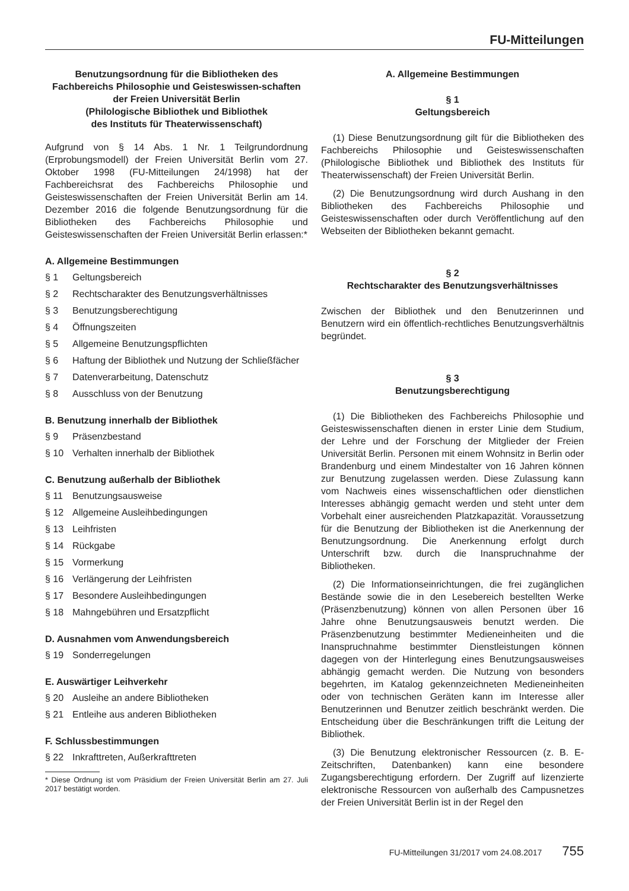FU-Mitteilungen
Benutzungsordnung für die Bibliotheken des Fachbereichs Philosophie und Geisteswissen-schaften der Freien Universität Berlin
(Philologische Bibliothek und Bibliothek
des Instituts für Theaterwissenschaft)
Aufgrund von § 14 Abs. 1 Nr. 1 Teilgrundordnung (Erprobungsmodell) der Freien Universität Berlin vom 27. Oktober 1998 (FU-Mitteilungen 24/1998) hat der Fachbereichsrat des Fachbereichs Philosophie und Geisteswissenschaften der Freien Universität Berlin am 14. Dezember 2016 die folgende Benutzungsordnung für die Bibliotheken des Fachbereichs Philosophie und Geisteswissenschaften der Freien Universität Berlin erlassen:*
A. Allgemeine Bestimmungen
§ 1 Geltungsbereich
§ 2 Rechtscharakter des Benutzungsverhältnisses
§ 3 Benutzungsberechtigung
§ 4 Öffnungszeiten
§ 5 Allgemeine Benutzungspflichten
§ 6 Haftung der Bibliothek und Nutzung der Schließfächer
§ 7 Datenverarbeitung, Datenschutz
§ 8 Ausschluss von der Benutzung
B. Benutzung innerhalb der Bibliothek
§ 9 Präsenzbestand
§ 10 Verhalten innerhalb der Bibliothek
C. Benutzung außerhalb der Bibliothek
§ 11 Benutzungsausweise
§ 12 Allgemeine Ausleihbedingungen
§ 13 Leihfristen
§ 14 Rückgabe
§ 15 Vormerkung
§ 16 Verlängerung der Leihfristen
§ 17 Besondere Ausleihbedingungen
§ 18 Mahngebühren und Ersatzpflicht
D. Ausnahmen vom Anwendungsbereich
§ 19 Sonderregelungen
E. Auswärtiger Leihverkehr
§ 20 Ausleihe an andere Bibliotheken
§ 21 Entleihe aus anderen Bibliotheken
F. Schlussbestimmungen
§ 22 Inkrafttreten, Außerkrafttreten
* Diese Ordnung ist vom Präsidium der Freien Universität Berlin am 27. Juli 2017 bestätigt worden.
A. Allgemeine Bestimmungen
§ 1
Geltungsbereich
(1) Diese Benutzungsordnung gilt für die Bibliotheken des Fachbereichs Philosophie und Geisteswissenschaften (Philologische Bibliothek und Bibliothek des Instituts für Theaterwissenschaft) der Freien Universität Berlin.
(2) Die Benutzungsordnung wird durch Aushang in den Bibliotheken des Fachbereichs Philosophie und Geisteswissenschaften oder durch Veröffentlichung auf den Webseiten der Bibliotheken bekannt gemacht.
§ 2
Rechtscharakter des Benutzungsverhältnisses
Zwischen der Bibliothek und den Benutzerinnen und Benutzern wird ein öffentlich-rechtliches Benutzungsverhältnis begründet.
§ 3
Benutzungsberechtigung
(1) Die Bibliotheken des Fachbereichs Philosophie und Geisteswissenschaften dienen in erster Linie dem Studium, der Lehre und der Forschung der Mitglieder der Freien Universität Berlin. Personen mit einem Wohnsitz in Berlin oder Brandenburg und einem Mindestalter von 16 Jahren können zur Benutzung zugelassen werden. Diese Zulassung kann vom Nachweis eines wissenschaftlichen oder dienstlichen Interesses abhängig gemacht werden und steht unter dem Vorbehalt einer ausreichenden Platzkapazität. Voraussetzung für die Benutzung der Bibliotheken ist die Anerkennung der Benutzungsordnung. Die Anerkennung erfolgt durch Unterschrift bzw. durch die Inanspruchnahme der Bibliotheken.
(2) Die Informationseinrichtungen, die frei zugänglichen Bestände sowie die in den Lesebereich bestellten Werke (Präsenzbenutzung) können von allen Personen über 16 Jahre ohne Benutzungsausweis benutzt werden. Die Präsenzbenutzung bestimmter Medieneinheiten und die Inanspruchnahme bestimmter Dienstleistungen können dagegen von der Hinterlegung eines Benutzungsausweises abhängig gemacht werden. Die Nutzung von besonders begehrten, im Katalog gekennzeichneten Medieneinheiten oder von technischen Geräten kann im Interesse aller Benutzerinnen und Benutzer zeitlich beschränkt werden. Die Entscheidung über die Beschränkungen trifft die Leitung der Bibliothek.
(3) Die Benutzung elektronischer Ressourcen (z. B. E-Zeitschriften, Datenbanken) kann eine besondere Zugangsberechtigung erfordern. Der Zugriff auf lizenzierte elektronische Ressourcen von außerhalb des Campusnetzes der Freien Universität Berlin ist in der Regel den
FU-Mitteilungen 31/2017 vom 24.08.2017 755